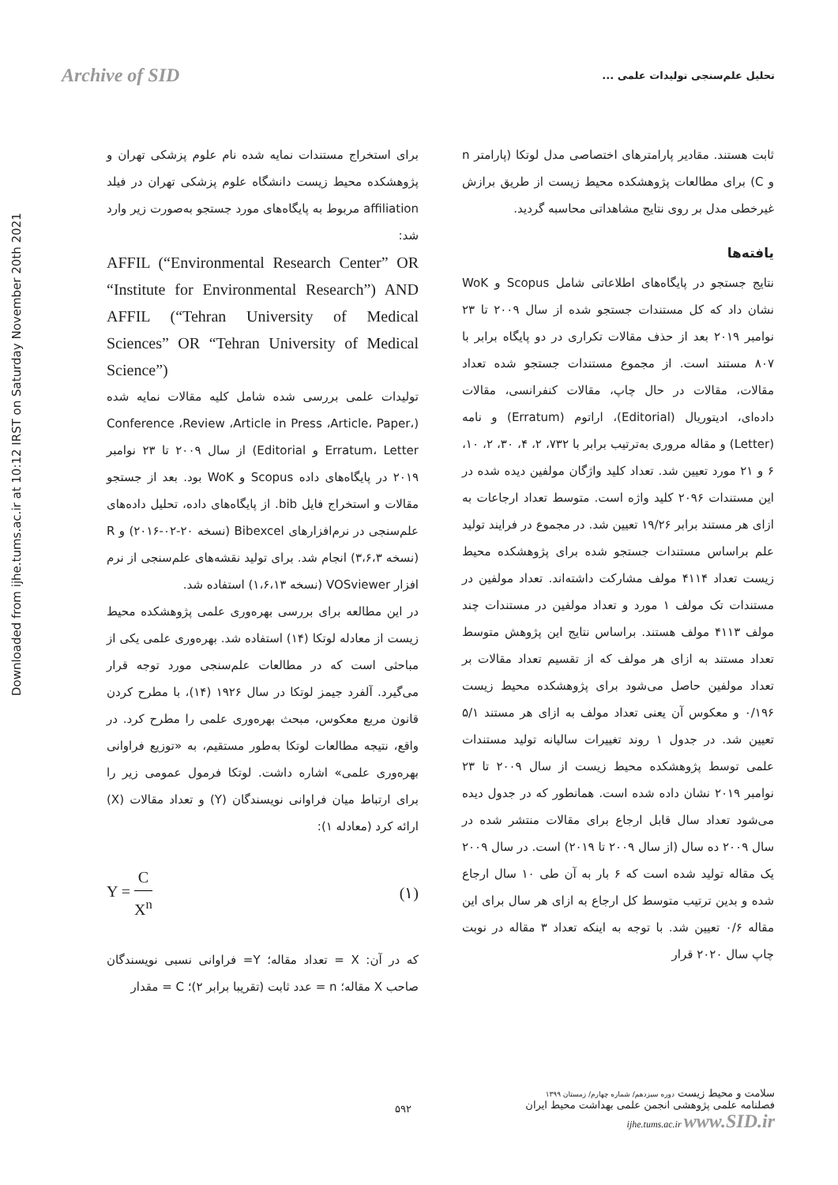Archive of SID
تحلیل علم‌سنجی تولیدات علمی ...
Downloaded from ijhe.tums.ac.ir at 10:12 IRST on Saturday November 20th 2021
برای استخراج مستندات نمایه شده نام علوم پزشکی تهران و پژوهشکده محیط زیست دانشگاه علوم پزشکی تهران در فیلد affiliation مربوط به پایگاه‌های مورد جستجو به‌صورت زیر وارد شد:
AFFIL (“Environmental Research Center” OR “Institute for Environmental Research”) AND AFFIL (“Tehran University of Medical Sciences” OR “Tehran University of Medical Science”)
تولیدات علمی بررسی شده شامل کلیه مقالات نمایه شده (Conference ،Review ،Article in Press ،Article، Paper، Erratum، Letter و Editorial) از سال ۲۰۰۹ تا ۲۳ نوامبر ۲۰۱۹ در پایگاه‌های داده Scopus و WoK بود. بعد از جستجو مقالات و استخراج فایل bib. از پایگاه‌های داده، تحلیل داده‌های علم‌سنجی در نرم‌افزارهای Bibexcel (نسخه ۲۰-۰۲-۲۰۱۶) و R (نسخه ۳،۶،۳) انجام شد. برای تولید نقشه‌های علم‌سنجی از نرم افزار VOSviewer (نسخه ۱،۶،۱۳) استفاده شد.
در این مطالعه برای بررسی بهره‌وری علمی پژوهشکده محیط زیست از معادله لوتکا (۱۴) استفاده شد. بهره‌وری علمی یکی از مباحثی است که در مطالعات علم‌سنجی مورد توجه قرار می‌گیرد. آلفرد جیمز لوتکا در سال ۱۹۲۶ (۱۴)، با مطرح کردن قانون مربع معکوس، مبحث بهره‌وری علمی را مطرح کرد. در واقع، نتیجه مطالعات لوتکا به‌طور مستقیم، به «توزیع فراوانی بهره‌وری علمی» اشاره داشت. لوتکا فرمول عمومی زیر را برای ارتباط میان فراوانی نویسندگان (Y) و تعداد مقالات (X) ارائه کرد (معادله ۱):
Y = C X<sup>n</sup> (۱)
که در آن: X = تعداد مقاله؛ Y= فراوانی نسبی نویسندگان صاحب X مقاله؛ n = عدد ثابت (تقریبا برابر ۲)؛ C = مقدار
ثابت هستند. مقادیر پارامترهای اختصاصی مدل لوتکا (پارامتر n و C) برای مطالعات پژوهشکده محیط زیست از طریق برازش غیرخطی مدل بر روی نتایج مشاهداتی محاسبه گردید.
یافته‌ها
نتایج جستجو در پایگاه‌های اطلاعاتی شامل Scopus و WoK نشان داد که کل مستندات جستجو شده از سال ۲۰۰۹ تا ۲۳ نوامبر ۲۰۱۹ بعد از حذف مقالات تکراری در دو پایگاه برابر با ۸۰۷ مستند است. از مجموع مستندات جستجو شده تعداد مقالات، مقالات در حال چاپ، مقالات کنفرانسی، مقالات داده‌ای، ادیتوریال (Editorial)، اراتوم (Erratum) و نامه (Letter) و مقاله مروری به‌ترتیب برابر با ۷۳۲، ۲، ۴، ۳۰، ۲، ۱۰، ۶ و ۲۱ مورد تعیین شد. تعداد کلید واژگان مولفین دیده شده در این مستندات ۲۰۹۶ کلید واژه است. متوسط تعداد ارجاعات به ازای هر مستند برابر ۱۹/۲۶ تعیین شد. در مجموع در فرایند تولید علم براساس مستندات جستجو شده برای پژوهشکده محیط زیست تعداد ۴۱۱۴ مولف مشارکت داشته‌اند. تعداد مولفین در مستندات تک مولف ۱ مورد و تعداد مولفین در مستندات چند مولف ۴۱۱۳ مولف هستند. براساس نتایج این پژوهش متوسط تعداد مستند به ازای هر مولف که از تقسیم تعداد مقالات بر تعداد مولفین حاصل می‌شود برای پژوهشکده محیط زیست ۰/۱۹۶ و معکوس آن یعنی تعداد مولف به ازای هر مستند ۵/۱ تعیین شد. در جدول ۱ روند تغییرات سالیانه تولید مستندات علمی توسط پژوهشکده محیط زیست از سال ۲۰۰۹ تا ۲۳ نوامبر ۲۰۱۹ نشان داده شده است. همانطور که در جدول دیده می‌شود تعداد سال قابل ارجاع برای مقالات منتشر شده در سال ۲۰۰۹ ده سال (از سال ۲۰۰۹ تا ۲۰۱۹) است. در سال ۲۰۰۹ یک مقاله تولید شده است که ۶ بار به آن طی ۱۰ سال ارجاع شده و بدین ترتیب متوسط کل ارجاع به ازای هر سال برای این مقاله ۰/۶ تعیین شد. با توجه به اینکه تعداد ۳ مقاله در نوبت چاپ سال ۲۰۲۰ قرار
۵۹۲
سلامت و محیط زیست دوره سیزدهم/ شماره چهارم/ زمستان ۱۳۹۹
فصلنامه علمی پژوهشی انجمن علمی بهداشت محیط ایران
ijhe.tums.ac.ir www.SID.ir